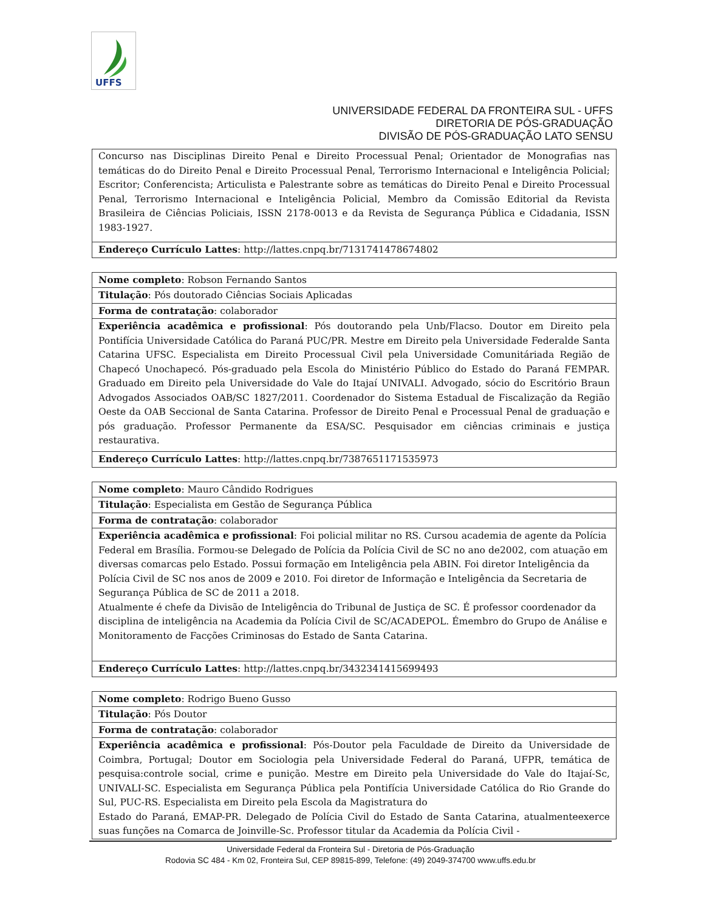UFFS
UNIVERSIDADE FEDERAL DA FRONTEIRA SUL - UFFS
DIRETORIA DE PÓS-GRADUAÇÃO
DIVISÃO DE PÓS-GRADUAÇÃO LATO SENSU
| Concurso nas Disciplinas Direito Penal e Direito Processual Penal; Orientador de Monografias nas temáticas do do Direito Penal e Direito Processual Penal, Terrorismo Internacional e Inteligência Policial; Escritor; Conferencista; Articulista e Palestrante sobre as temáticas do Direito Penal e Direito Processual Penal, Terrorismo Internacional e Inteligência Policial, Membro da Comissão Editorial da Revista Brasileira de Ciências Policiais, ISSN 2178-0013 e da Revista de Segurança Pública e Cidadania, ISSN 1983-1927. |
| Endereço Currículo Lattes : http://lattes.cnpq.br/7131741478674802 |
| Nome completo : Robson Fernando Santos |
| Titulação : Pós doutorado Ciências Sociais Aplicadas |
| Forma de contratação : colaborador |
| Experiência acadêmica e profissional : Pós doutorando pela Unb/Flacso. Doutor em Direito pela Pontifícia Universidade Católica do Paraná PUC/PR. Mestre em Direito pela Universidade Federalde Santa Catarina UFSC. Especialista em Direito Processual Civil pela Universidade Comunitáriada Região de Chapecó Unochapecó. Pós-graduado pela Escola do Ministério Público do Estado do Paraná FEMPAR. Graduado em Direito pela Universidade do Vale do Itajaí UNIVALI. Advogado, sócio do Escritório Braun Advogados Associados OAB/SC 1827/2011. Coordenador do Sistema Estadual de Fiscalização da Região Oeste da OAB Seccional de Santa Catarina. Professor de Direito Penal e Processual Penal de graduação e pós graduação. Professor Permanente da ESA/SC. Pesquisador em ciências criminais e justiça restaurativa. |
| Endereço Currículo Lattes : http://lattes.cnpq.br/7387651171535973 |
| Nome completo : Mauro Cândido Rodrigues |
| Titulação : Especialista em Gestão de Segurança Pública |
| Forma de contratação : colaborador |
| Experiência acadêmica e profissional : Foi policial militar no RS. Cursou academia de agente da Polícia Federal em Brasília. Formou-se Delegado de Polícia da Polícia Civil de SC no ano de2002, com atuação em diversas comarcas pelo Estado. Possui formação em Inteligência pela ABIN. Foi diretor Inteligência da Polícia Civil de SC nos anos de 2009 e 2010. Foi diretor de Informação e Inteligência da Secretaria de Segurança Pública de SC de 2011 a 2018. Atualmente é chefe da Divisão de Inteligência do Tribunal de Justiça de SC. É professor coordenador da disciplina de inteligência na Academia da Polícia Civil de SC/ACADEPOL. Émembro do Grupo de Análise e Monitoramento de Facções Criminosas do Estado de Santa Catarina. |
| Endereço Currículo Lattes : http://lattes.cnpq.br/3432341415699493 |
| Nome completo : Rodrigo Bueno Gusso |
| Titulação : Pós Doutor |
| Forma de contratação : colaborador |
| Experiência acadêmica e profissional : Pós-Doutor pela Faculdade de Direito da Universidade de Coimbra, Portugal; Doutor em Sociologia pela Universidade Federal do Paraná, UFPR, temática de pesquisa:controle social, crime e punição. Mestre em Direito pela Universidade do Vale do Itajaí-Sc, UNIVALI-SC. Especialista em Segurança Pública pela Pontifícia Universidade Católica do Rio Grande do Sul, PUC-RS. Especialista em Direito pela Escola da Magistratura do Estado do Paraná, EMAP-PR. Delegado de Polícia Civil do Estado de Santa Catarina, atualmenteexerce suas funções na Comarca de Joinville-Sc. Professor titular da Academia da Polícia Civil - |
Universidade Federal da Fronteira Sul - Diretoria de Pós-Graduação
Rodovia SC 484 - Km 02, Fronteira Sul, CEP 89815-899, Telefone: (49) 2049-374700 www.uffs.edu.br